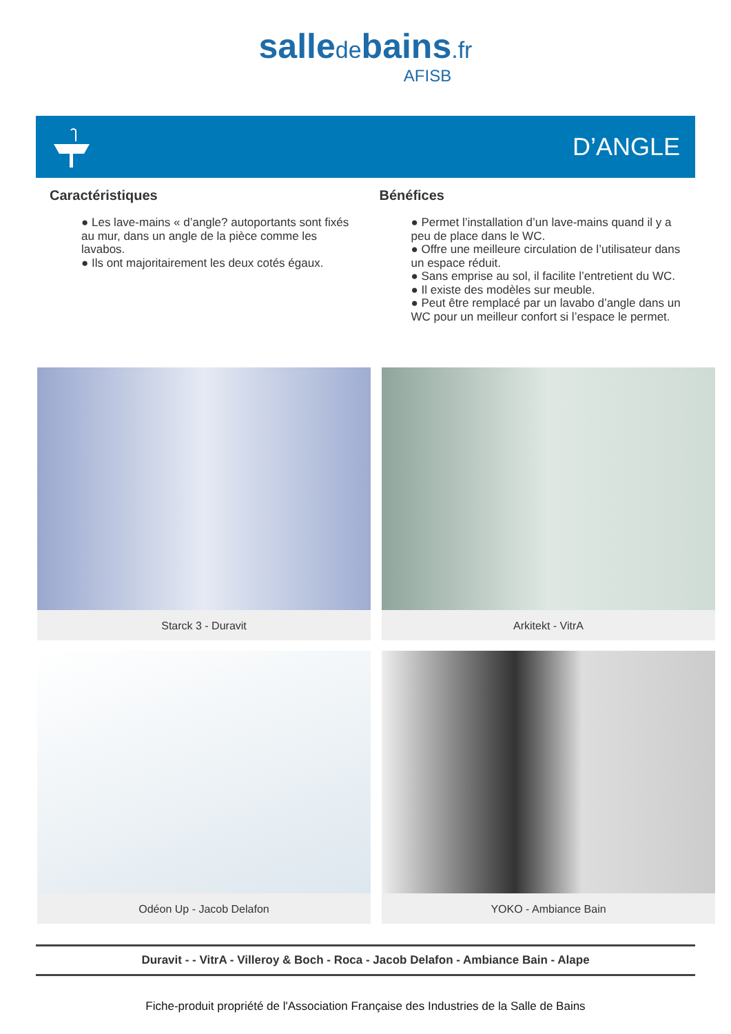salledebains.fr
AFISB
D’ANGLE
Caractéristiques
● Les lave-mains « d’angle? autoportants sont fixés au mur, dans un angle de la pièce comme les lavabos.
● Ils ont majoritairement les deux cotés égaux.
Bénéfices
● Permet l’installation d’un lave-mains quand il y a peu de place dans le WC.
● Offre une meilleure circulation de l’utilisateur dans un espace réduit.
● Sans emprise au sol, il facilite l’entretient du WC.
● Il existe des modèles sur meuble.
● Peut être remplacé par un lavabo d’angle dans un WC pour un meilleur confort si l’espace le permet.
Starck 3 - Duravit
Arkitekt - VitrA
Odéon Up - Jacob Delafon
YOKO - Ambiance Bain
Duravit - - VitrA - Villeroy & Boch - Roca - Jacob Delafon - Ambiance Bain - Alape
Fiche-produit propriété de l'Association Française des Industries de la Salle de Bains